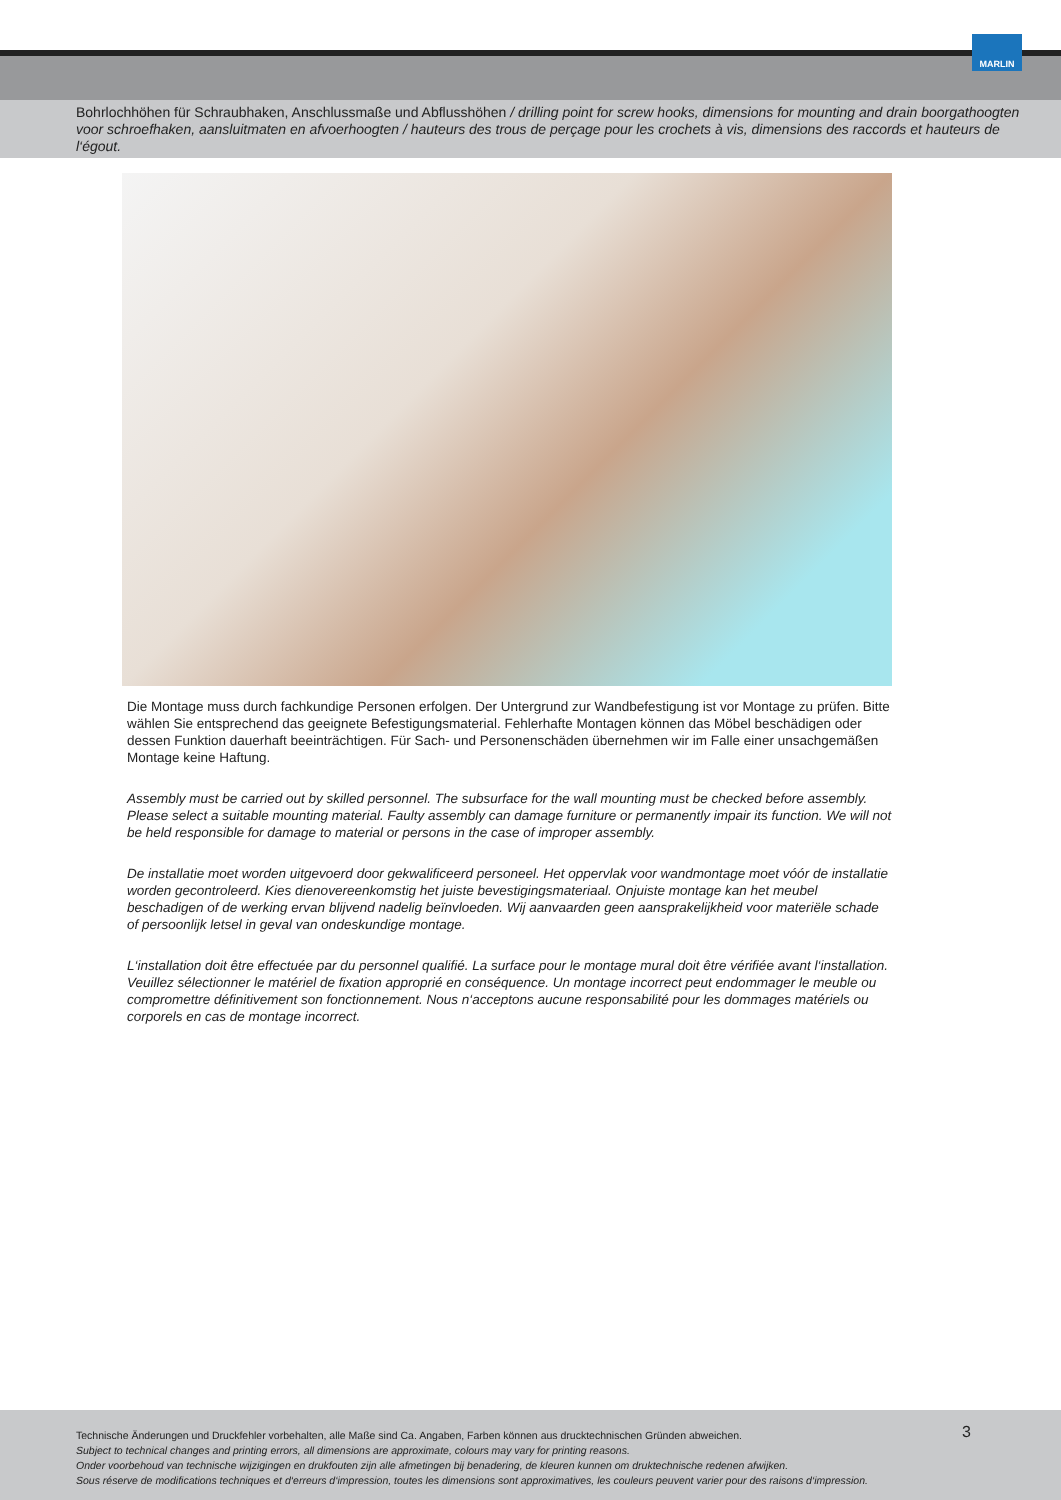MARLIN
Bohrlochhöhen für Schraubhaken, Anschlussmaße und Abflusshöhen / drilling point for screw hooks, dimensions for mounting and drain boorgathoogten voor schroefhaken, aansluitmaten en afvoerhoogten / hauteurs des trous de perçage pour les crochets à vis, dimensions des raccords et hauteurs de l‘égout.
Die Montage muss durch fachkundige Personen erfolgen. Der Untergrund zur Wandbefestigung ist vor Montage zu prüfen. Bitte wählen Sie entsprechend das geeignete Befestigungsmaterial. Fehlerhafte Montagen können das Möbel beschädigen oder dessen Funktion dauerhaft beeinträchtigen. Für Sach- und Personenschäden übernehmen wir im Falle einer unsachgemäßen Montage keine Haftung.
Assembly must be carried out by skilled personnel. The subsurface for the wall mounting must be checked before assembly. Please select a suitable mounting material. Faulty assembly can damage furniture or permanently impair its function. We will not be held responsible for damage to material or persons in the case of improper assembly.
De installatie moet worden uitgevoerd door gekwalificeerd personeel. Het oppervlak voor wandmontage moet vóór de installatie worden gecontroleerd. Kies dienovereenkomstig het juiste bevestigingsmateriaal. Onjuiste montage kan het meubel beschadigen of de werking ervan blijvend nadelig beïnvloeden. Wij aanvaarden geen aansprakelijkheid voor materiële schade of persoonlijk letsel in geval van ondeskundige montage.
L‘installation doit être effectuée par du personnel qualifié. La surface pour le montage mural doit être vérifiée avant l‘installation. Veuillez sélectionner le matériel de fixation approprié en conséquence. Un montage incorrect peut endommager le meuble ou compromettre définitivement son fonctionnement. Nous n‘acceptons aucune responsabilité pour les dommages matériels ou corporels en cas de montage incorrect.
3
Technische Änderungen und Druckfehler vorbehalten, alle Maße sind Ca. Angaben, Farben können aus drucktechnischen Gründen abweichen.
Subject to technical changes and printing errors, all dimensions are approximate, colours may vary for printing reasons.
Onder voorbehoud van technische wijzigingen en drukfouten zijn alle afmetingen bij benadering, de kleuren kunnen om druktechnische redenen afwijken.
Sous réserve de modifications techniques et d‘erreurs d‘impression, toutes les dimensions sont approximatives, les couleurs peuvent varier pour des raisons d‘impression.